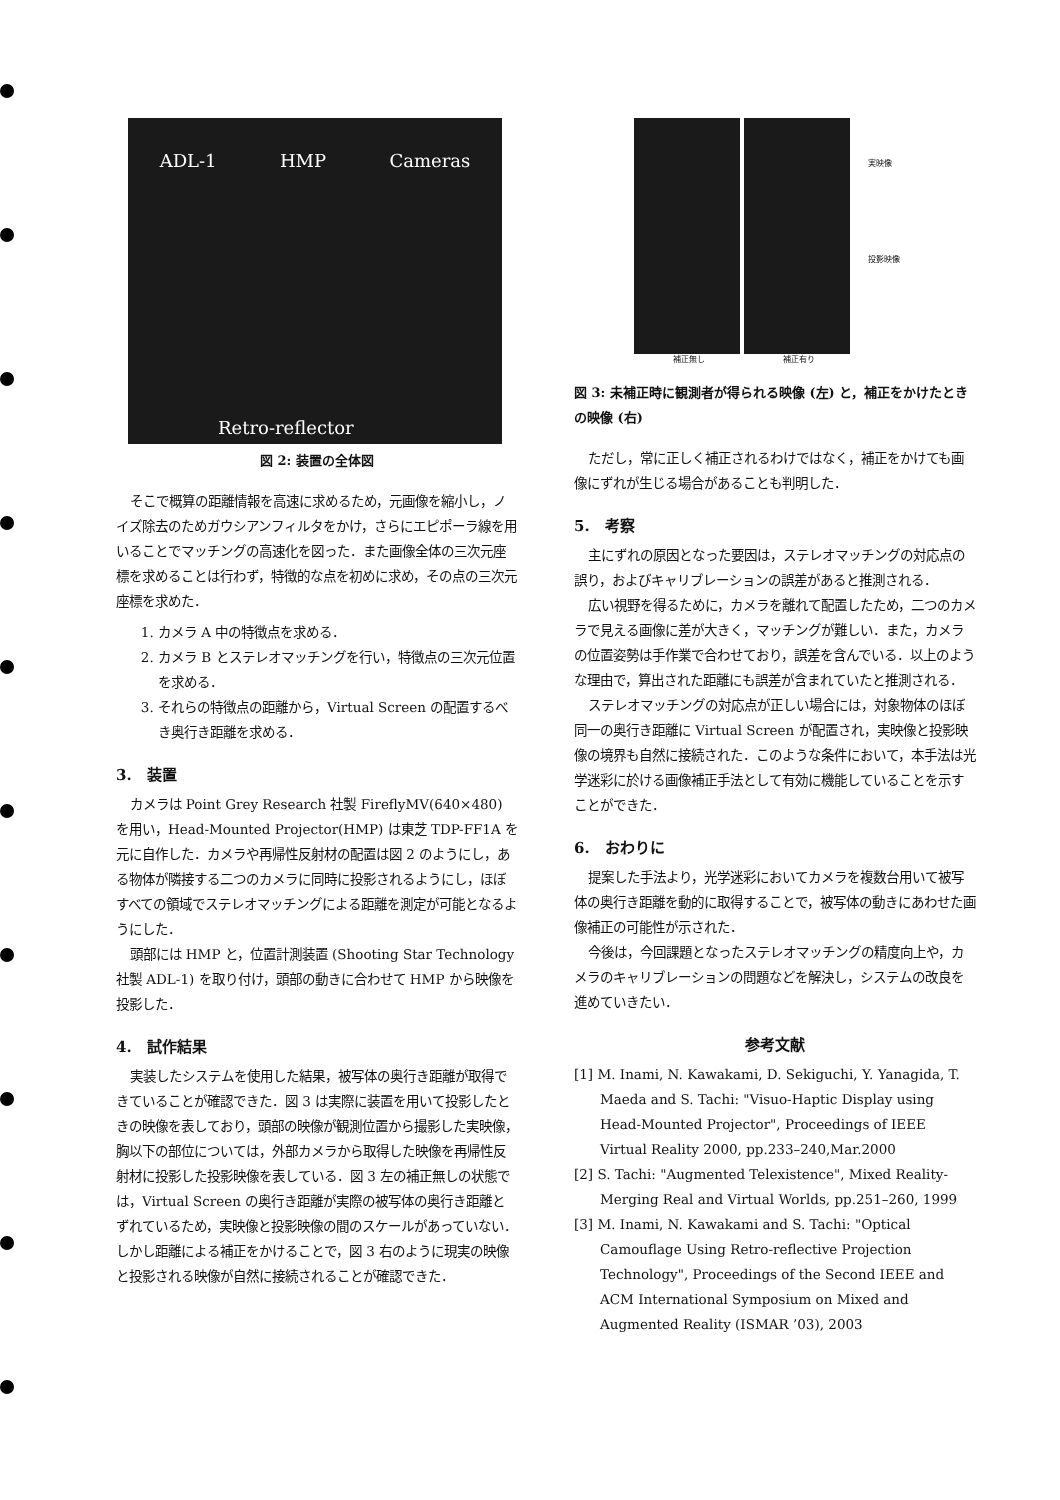ADL-1 HMP Cameras
Retro-reflector
図 2: 装置の全体図
そこで概算の距離情報を高速に求めるため，元画像を縮小し，ノイズ除去のためガウシアンフィルタをかけ，さらにエピポーラ線を用いることでマッチングの高速化を図った．また画像全体の三次元座標を求めることは行わず，特徴的な点を初めに求め，その点の三次元座標を求めた．
1. カメラ A 中の特徴点を求める．
2. カメラ B とステレオマッチングを行い，特徴点の三次元位置を求める．
3. それらの特徴点の距離から，Virtual Screen の配置するべき奥行き距離を求める．
3.　装置
カメラは Point Grey Research 社製 FireflyMV(640×480) を用い，Head-Mounted Projector(HMP) は東芝 TDP-FF1A を元に自作した．カメラや再帰性反射材の配置は図 2 のようにし，ある物体が隣接する二つのカメラに同時に投影されるようにし，ほぼすべての領域でステレオマッチングによる距離を測定が可能となるようにした．
頭部には HMP と，位置計測装置 (Shooting Star Technology 社製 ADL-1) を取り付け，頭部の動きに合わせて HMP から映像を投影した．
4.　試作結果
実装したシステムを使用した結果，被写体の奥行き距離が取得できていることが確認できた．図 3 は実際に装置を用いて投影したときの映像を表しており，頭部の映像が観測位置から撮影した実映像，胸以下の部位については，外部カメラから取得した映像を再帰性反射材に投影した投影映像を表している．図 3 左の補正無しの状態では，Virtual Screen の奥行き距離が実際の被写体の奥行き距離とずれているため，実映像と投影映像の間のスケールがあっていない．しかし距離による補正をかけることで，図 3 右のように現実の映像と投影される映像が自然に接続されることが確認できた．
実映像
投影映像
補正無し 補正有り
図 3: 未補正時に観測者が得られる映像 (左) と，補正をかけたときの映像 (右)
ただし，常に正しく補正されるわけではなく，補正をかけても画像にずれが生じる場合があることも判明した．
5.　考察
主にずれの原因となった要因は，ステレオマッチングの対応点の誤り，およびキャリブレーションの誤差があると推測される．
広い視野を得るために，カメラを離れて配置したため，二つのカメラで見える画像に差が大きく，マッチングが難しい．また，カメラの位置姿勢は手作業で合わせており，誤差を含んでいる．以上のような理由で，算出された距離にも誤差が含まれていたと推測される．
ステレオマッチングの対応点が正しい場合には，対象物体のほぼ同一の奥行き距離に Virtual Screen が配置され，実映像と投影映像の境界も自然に接続された．このような条件において，本手法は光学迷彩に於ける画像補正手法として有効に機能していることを示すことができた．
6.　おわりに
提案した手法より，光学迷彩においてカメラを複数台用いて被写体の奥行き距離を動的に取得することで，被写体の動きにあわせた画像補正の可能性が示された．
今後は，今回課題となったステレオマッチングの精度向上や，カメラのキャリブレーションの問題などを解決し，システムの改良を進めていきたい．
参考文献
[1] M. Inami, N. Kawakami, D. Sekiguchi, Y. Yanagida, T. Maeda and S. Tachi: "Visuo-Haptic Display using Head-Mounted Projector", Proceedings of IEEE Virtual Reality 2000, pp.233–240,Mar.2000
[2] S. Tachi: "Augmented Telexistence", Mixed Reality-Merging Real and Virtual Worlds, pp.251–260, 1999
[3] M. Inami, N. Kawakami and S. Tachi: "Optical Camouflage Using Retro-reflective Projection Technology", Proceedings of the Second IEEE and ACM International Symposium on Mixed and Augmented Reality (ISMAR ’03), 2003